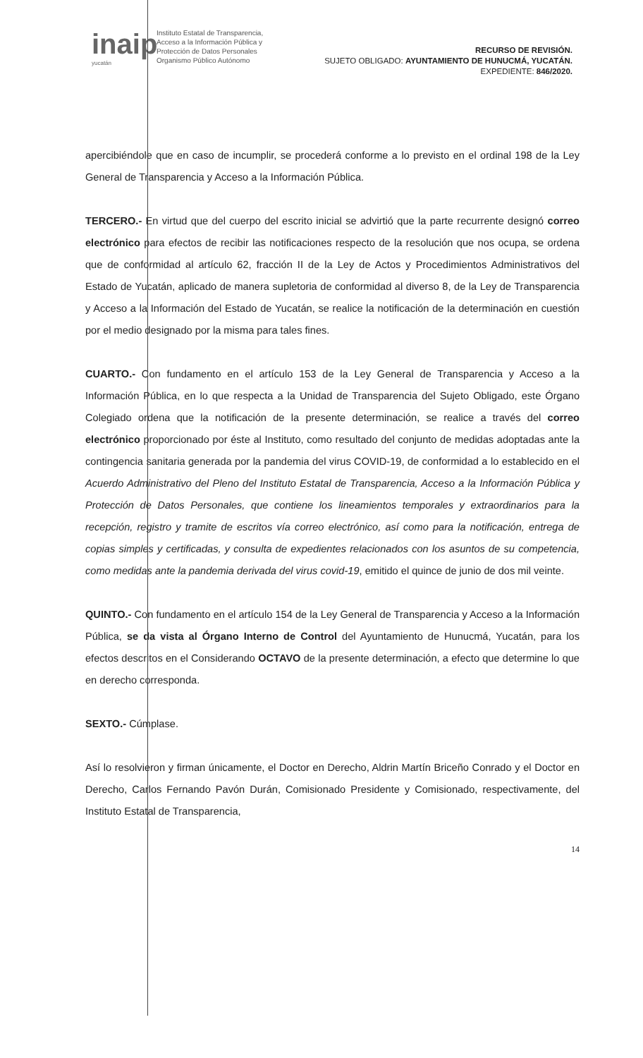inaip
yucatán
Instituto Estatal de Transparencia, Acceso a la Información Pública y Protección de Datos Personales
Organismo Público Autónomo
RECURSO DE REVISIÓN.
SUJETO OBLIGADO: AYUNTAMIENTO DE HUNUCMÁ, YUCATÁN.
EXPEDIENTE: 846/2020.
apercibiéndole que en caso de incumplir, se procederá conforme a lo previsto en el ordinal 198 de la Ley General de Transparencia y Acceso a la Información Pública.
TERCERO.- En virtud que del cuerpo del escrito inicial se advirtió que la parte recurrente designó correo electrónico para efectos de recibir las notificaciones respecto de la resolución que nos ocupa, se ordena que de conformidad al artículo 62, fracción II de la Ley de Actos y Procedimientos Administrativos del Estado de Yucatán, aplicado de manera supletoria de conformidad al diverso 8, de la Ley de Transparencia y Acceso a la Información del Estado de Yucatán, se realice la notificación de la determinación en cuestión por el medio designado por la misma para tales fines.
CUARTO.- Con fundamento en el artículo 153 de la Ley General de Transparencia y Acceso a la Información Pública, en lo que respecta a la Unidad de Transparencia del Sujeto Obligado, este Órgano Colegiado ordena que la notificación de la presente determinación, se realice a través del correo electrónico proporcionado por éste al Instituto, como resultado del conjunto de medidas adoptadas ante la contingencia sanitaria generada por la pandemia del virus COVID-19, de conformidad a lo establecido en el Acuerdo Administrativo del Pleno del Instituto Estatal de Transparencia, Acceso a la Información Pública y Protección de Datos Personales, que contiene los lineamientos temporales y extraordinarios para la recepción, registro y tramite de escritos vía correo electrónico, así como para la notificación, entrega de copias simples y certificadas, y consulta de expedientes relacionados con los asuntos de su competencia, como medidas ante la pandemia derivada del virus covid-19, emitido el quince de junio de dos mil veinte.
QUINTO.- Con fundamento en el artículo 154 de la Ley General de Transparencia y Acceso a la Información Pública, se da vista al Órgano Interno de Control del Ayuntamiento de Hunucmá, Yucatán, para los efectos descritos en el Considerando OCTAVO de la presente determinación, a efecto que determine lo que en derecho corresponda.
SEXTO.- Cúmplase.
Así lo resolvieron y firman únicamente, el Doctor en Derecho, Aldrin Martín Briceño Conrado y el Doctor en Derecho, Carlos Fernando Pavón Durán, Comisionado Presidente y Comisionado, respectivamente, del Instituto Estatal de Transparencia,
14